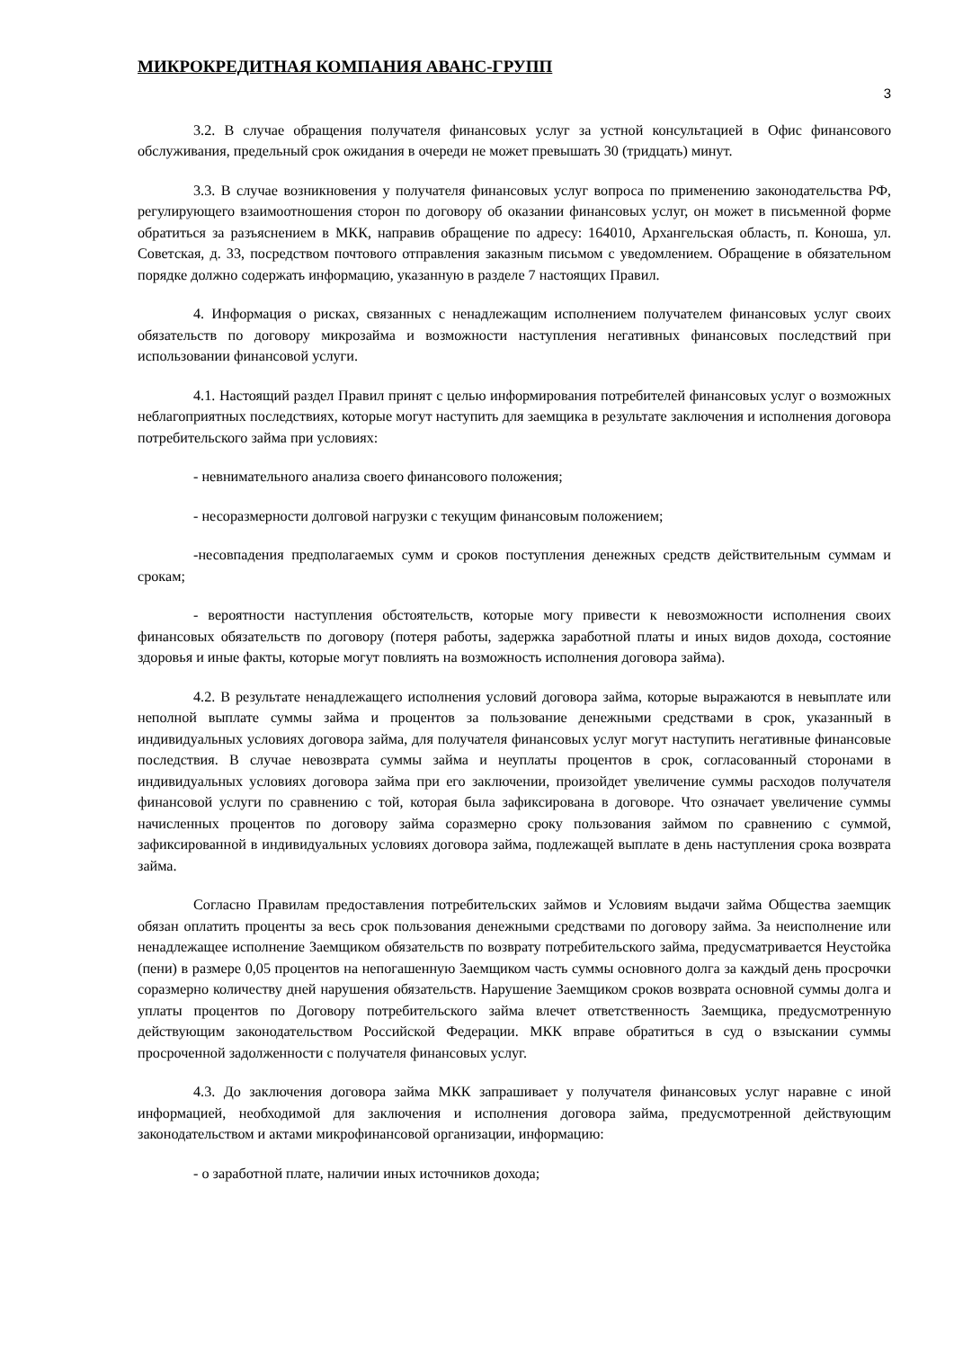МИКРОКРЕДИТНАЯ КОМПАНИЯ АВАНС-ГРУПП
3
3.2. В случае обращения получателя финансовых услуг за устной консультацией в Офис финансового обслуживания, предельный срок ожидания в очереди не может превышать 30 (тридцать) минут.
3.3. В случае возникновения у получателя финансовых услуг вопроса по применению законодательства РФ, регулирующего взаимоотношения сторон по договору об оказании финансовых услуг, он может в письменной форме обратиться за разъяснением в МКК, направив обращение по адресу: 164010, Архангельская область, п. Коноша, ул. Советская, д. 33, посредством почтового отправления заказным письмом с уведомлением. Обращение в обязательном порядке должно содержать информацию, указанную в разделе 7 настоящих Правил.
4. Информация о рисках, связанных с ненадлежащим исполнением получателем финансовых услуг своих обязательств по договору микрозайма и возможности наступления негативных финансовых последствий при использовании финансовой услуги.
4.1. Настоящий раздел Правил принят с целью информирования потребителей финансовых услуг о возможных неблагоприятных последствиях, которые могут наступить для заемщика в результате заключения и исполнения договора потребительского займа при условиях:
- невнимательного анализа своего финансового положения;
- несоразмерности долговой нагрузки с текущим финансовым положением;
-несовпадения предполагаемых сумм и сроков поступления денежных средств действительным суммам и срокам;
- вероятности наступления обстоятельств, которые могу привести к невозможности исполнения своих финансовых обязательств по договору (потеря работы, задержка заработной платы и иных видов дохода, состояние здоровья и иные факты, которые могут повлиять на возможность исполнения договора займа).
4.2. В результате ненадлежащего исполнения условий договора займа, которые выражаются в невыплате или неполной выплате суммы займа и процентов за пользование денежными средствами в срок, указанный в индивидуальных условиях договора займа, для получателя финансовых услуг могут наступить негативные финансовые последствия. В случае невозврата суммы займа и неуплаты процентов в срок, согласованный сторонами в индивидуальных условиях договора займа при его заключении, произойдет увеличение суммы расходов получателя финансовой услуги по сравнению с той, которая была зафиксирована в договоре. Что означает увеличение суммы начисленных процентов по договору займа соразмерно сроку пользования займом по сравнению с суммой, зафиксированной в индивидуальных условиях договора займа, подлежащей выплате в день наступления срока возврата займа.
Согласно Правилам предоставления потребительских займов и Условиям выдачи займа Общества заемщик обязан оплатить проценты за весь срок пользования денежными средствами по договору займа. За неисполнение или ненадлежащее исполнение Заемщиком обязательств по возврату потребительского займа, предусматривается Неустойка (пени) в размере 0,05 процентов на непогашенную Заемщиком часть суммы основного долга за каждый день просрочки соразмерно количеству дней нарушения обязательств. Нарушение Заемщиком сроков возврата основной суммы долга и уплаты процентов по Договору потребительского займа влечет ответственность Заемщика, предусмотренную действующим законодательством Российской Федерации. МКК вправе обратиться в суд о взыскании суммы просроченной задолженности с получателя финансовых услуг.
4.3. До заключения договора займа МКК запрашивает у получателя финансовых услуг наравне с иной информацией, необходимой для заключения и исполнения договора займа, предусмотренной действующим законодательством и актами микрофинансовой организации, информацию:
- о заработной плате, наличии иных источников дохода;